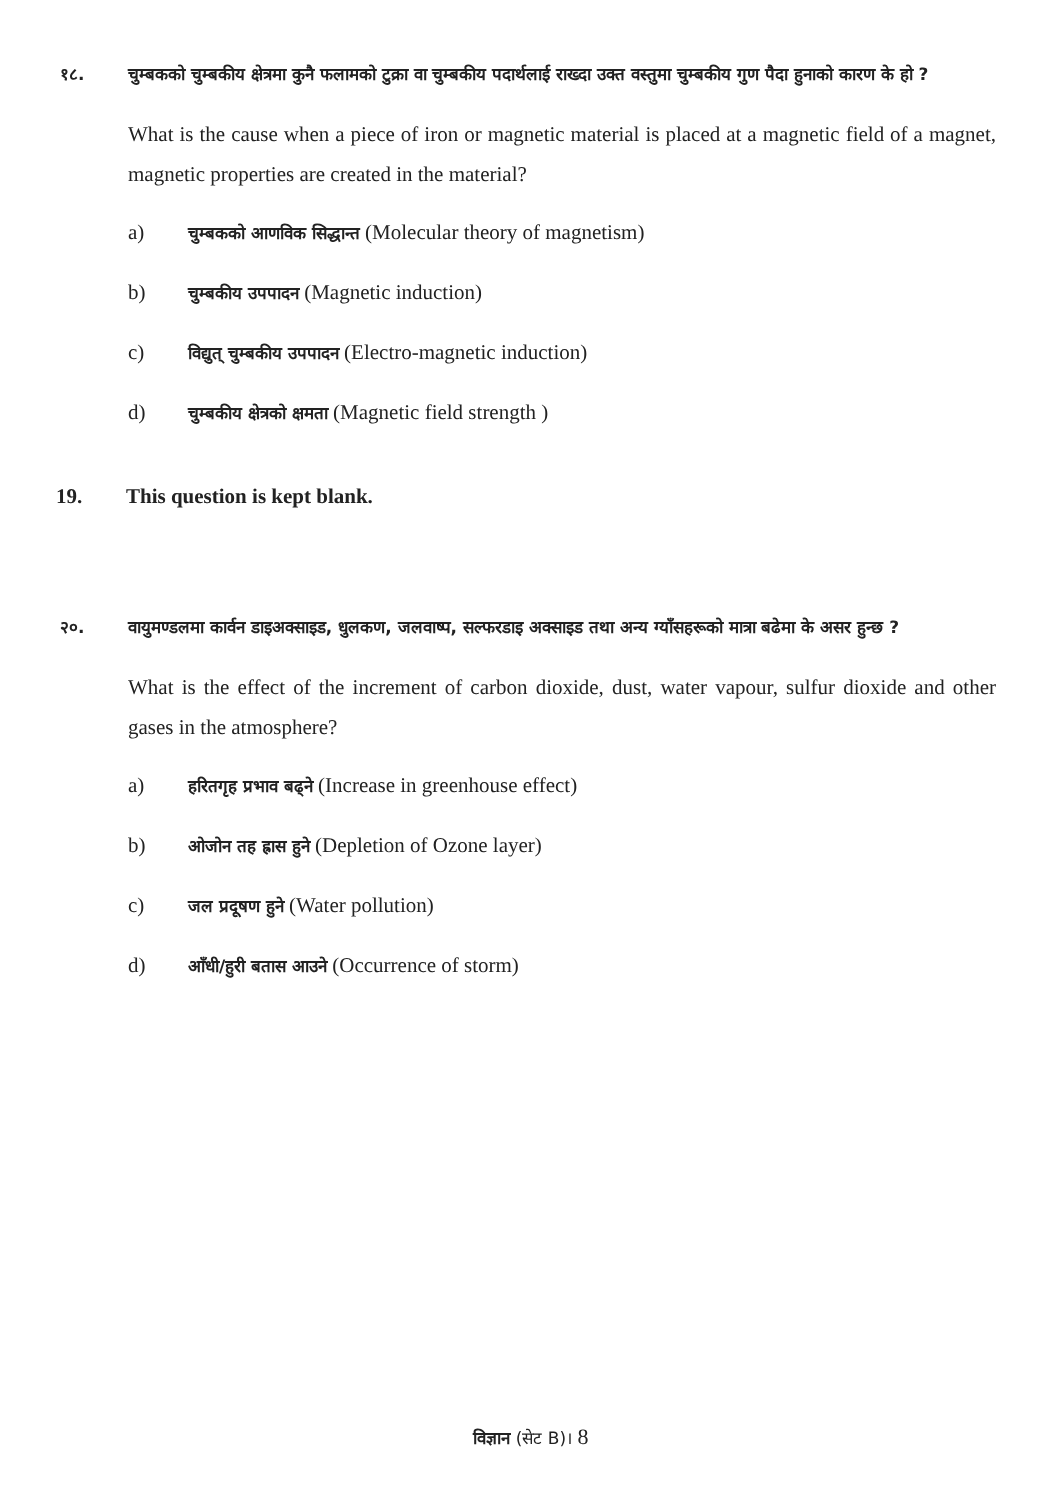१८. चुम्बकको चुम्बकीय क्षेत्रमा कुनै फलामको टुक्रा वा चुम्बकीय पदार्थलाई राख्दा उक्त वस्तुमा चुम्बकीय गुण पैदा हुनाको कारण के हो ?
What is the cause when a piece of iron or magnetic material is placed at a magnetic field of a magnet, magnetic properties are created in the material?
a) चुम्बकको आणविक सिद्धान्त (Molecular theory of magnetism)
b) चुम्बकीय उपपादन (Magnetic induction)
c) विद्युत् चुम्बकीय उपपादन (Electro-magnetic induction)
d) चुम्बकीय क्षेत्रको क्षमता (Magnetic field strength )
19. This question is kept blank.
२०. वायुमण्डलमा कार्वन डाइअक्साइड, धुलकण, जलवाष्प, सल्फरडाइ अक्साइड तथा अन्य ग्याँसहरूको मात्रा बढेमा के असर हुन्छ ?
What is the effect of the increment of carbon dioxide, dust, water vapour, sulfur dioxide and other gases in the atmosphere?
a) हरितगृह प्रभाव बढ्ने (Increase in greenhouse effect)
b) ओजोन तह ह्रास हुने (Depletion of Ozone layer)
c) जल प्रदूषण हुने (Water pollution)
d) आँधी/हुरी बतास आउने (Occurrence of storm)
विज्ञान (सेट B)। 8